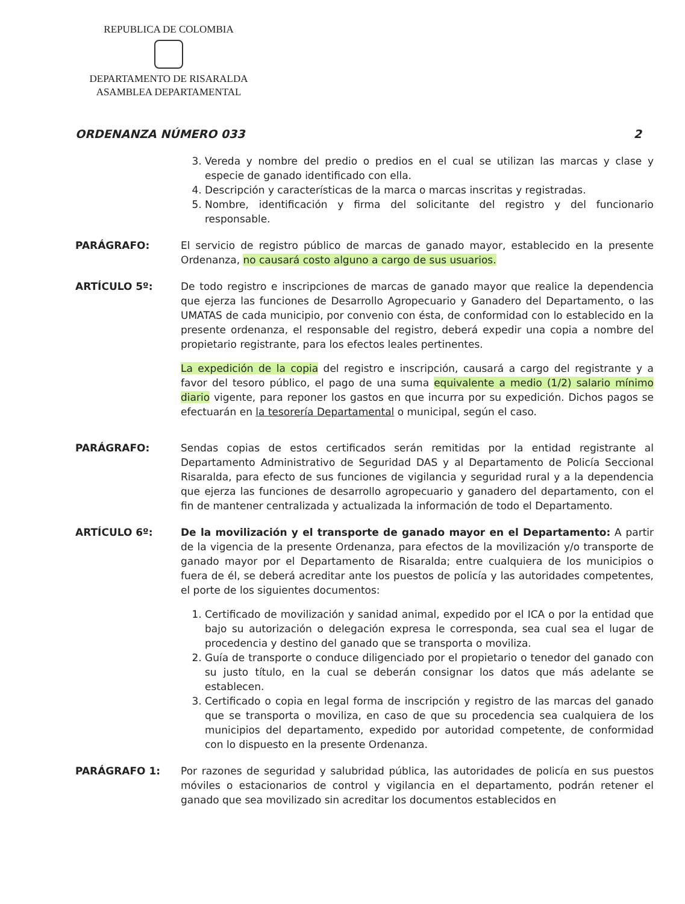REPUBLICA DE COLOMBIA
DEPARTAMENTO DE RISARALDA
ASAMBLEA DEPARTAMENTAL
ORDENANZA NÚMERO 033 2
3. Vereda y nombre del predio o predios en el cual se utilizan las marcas y clase y especie de ganado identificado con ella.
4. Descripción y características de la marca o marcas inscritas y registradas.
5. Nombre, identificación y firma del solicitante del registro y del funcionario responsable.
PARÁGRAFO: El servicio de registro público de marcas de ganado mayor, establecido en la presente Ordenanza, no causará costo alguno a cargo de sus usuarios.
ARTÍCULO 5º: De todo registro e inscripciones de marcas de ganado mayor que realice la dependencia que ejerza las funciones de Desarrollo Agropecuario y Ganadero del Departamento, o las UMATAS de cada municipio, por convenio con ésta, de conformidad con lo establecido en la presente ordenanza, el responsable del registro, deberá expedir una copia a nombre del propietario registrante, para los efectos leales pertinentes.
La expedición de la copia del registro e inscripción, causará a cargo del registrante y a favor del tesoro público, el pago de una suma equivalente a medio (1/2) salario mínimo diario vigente, para reponer los gastos en que incurra por su expedición. Dichos pagos se efectuarán en la tesorería Departamental o municipal, según el caso.
PARÁGRAFO: Sendas copias de estos certificados serán remitidas por la entidad registrante al Departamento Administrativo de Seguridad DAS y al Departamento de Policía Seccional Risaralda, para efecto de sus funciones de vigilancia y seguridad rural y a la dependencia que ejerza las funciones de desarrollo agropecuario y ganadero del departamento, con el fin de mantener centralizada y actualizada la información de todo el Departamento.
ARTÍCULO 6º: De la movilización y el transporte de ganado mayor en el Departamento: A partir de la vigencia de la presente Ordenanza, para efectos de la movilización y/o transporte de ganado mayor por el Departamento de Risaralda; entre cualquiera de los municipios o fuera de él, se deberá acreditar ante los puestos de policía y las autoridades competentes, el porte de los siguientes documentos:
1. Certificado de movilización y sanidad animal, expedido por el ICA o por la entidad que bajo su autorización o delegación expresa le corresponda, sea cual sea el lugar de procedencia y destino del ganado que se transporta o moviliza.
2. Guía de transporte o conduce diligenciado por el propietario o tenedor del ganado con su justo título, en la cual se deberán consignar los datos que más adelante se establecen.
3. Certificado o copia en legal forma de inscripción y registro de las marcas del ganado que se transporta o moviliza, en caso de que su procedencia sea cualquiera de los municipios del departamento, expedido por autoridad competente, de conformidad con lo dispuesto en la presente Ordenanza.
PARÁGRAFO 1: Por razones de seguridad y salubridad pública, las autoridades de policía en sus puestos móviles o estacionarios de control y vigilancia en el departamento, podrán retener el ganado que sea movilizado sin acreditar los documentos establecidos en